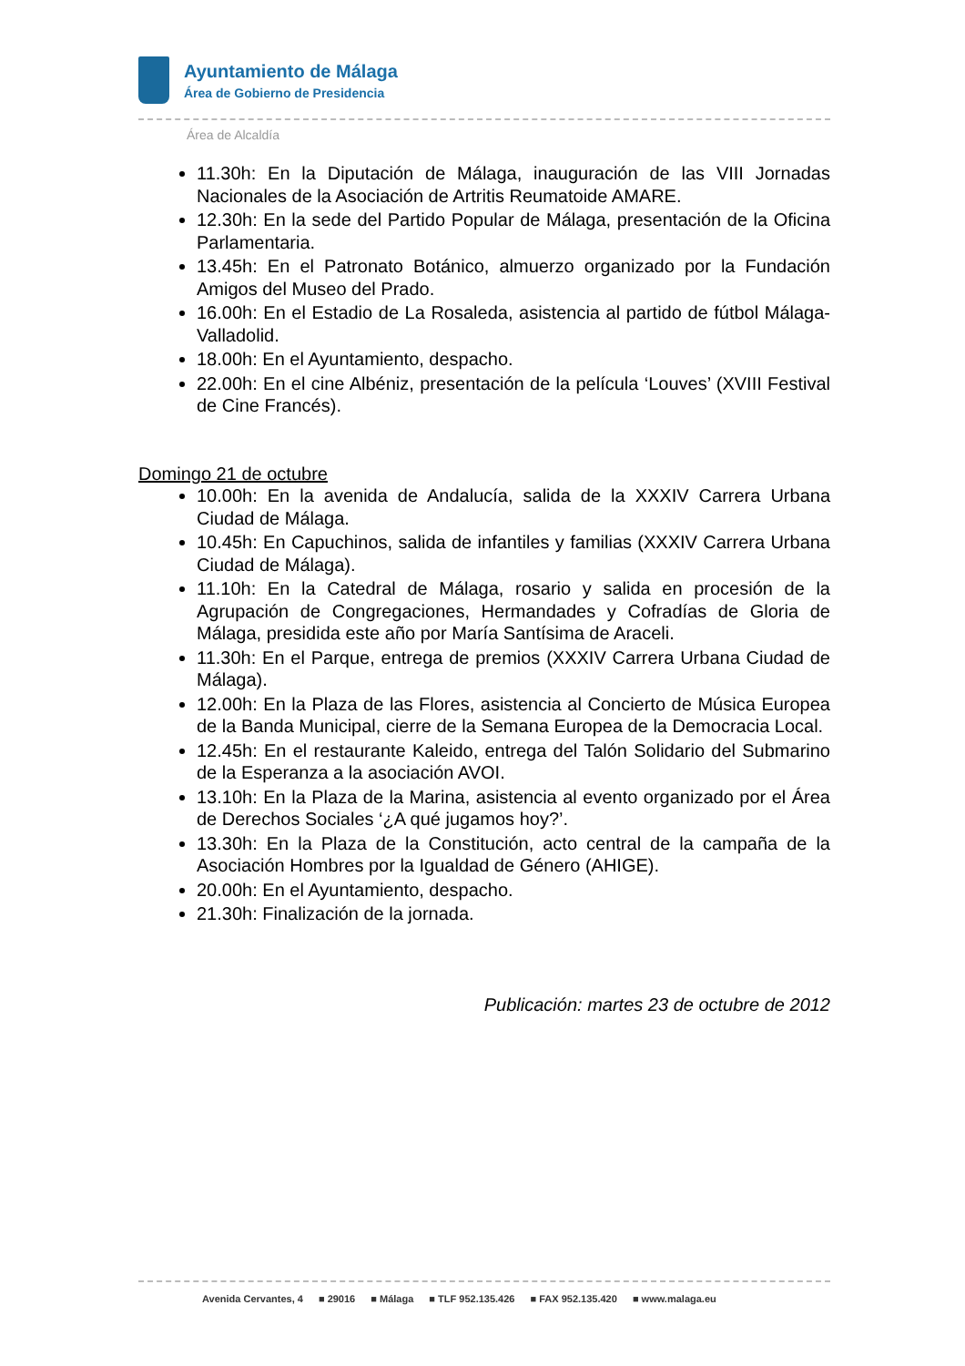Ayuntamiento de Málaga
Área de Gobierno de Presidencia
Área de Alcaldía
11.30h: En la Diputación de Málaga, inauguración de las VIII Jornadas Nacionales de la Asociación de Artritis Reumatoide AMARE.
12.30h: En la sede del Partido Popular de Málaga, presentación de la Oficina Parlamentaria.
13.45h: En el Patronato Botánico, almuerzo organizado por la Fundación Amigos del Museo del Prado.
16.00h: En el Estadio de La Rosaleda, asistencia al partido de fútbol Málaga-Valladolid.
18.00h: En el Ayuntamiento, despacho.
22.00h: En el cine Albéniz, presentación de la película ‘Louves’ (XVIII Festival de Cine Francés).
Domingo 21 de octubre
10.00h: En la avenida de Andalucía, salida de la XXXIV Carrera Urbana Ciudad de Málaga.
10.45h: En Capuchinos, salida de infantiles y familias (XXXIV Carrera Urbana Ciudad de Málaga).
11.10h: En la Catedral de Málaga, rosario y salida en procesión de la Agrupación de Congregaciones, Hermandades y Cofradías de Gloria de Málaga, presidida este año por María Santísima de Araceli.
11.30h: En el Parque, entrega de premios (XXXIV Carrera Urbana Ciudad de Málaga).
12.00h: En la Plaza de las Flores, asistencia al Concierto de Música Europea de la Banda Municipal, cierre de la Semana Europea de la Democracia Local.
12.45h: En el restaurante Kaleido, entrega del Talón Solidario del Submarino de la Esperanza a la asociación AVOI.
13.10h: En la Plaza de la Marina, asistencia al evento organizado por el Área de Derechos Sociales ‘¿A qué jugamos hoy?’.
13.30h: En la Plaza de la Constitución, acto central de la campaña de la Asociación Hombres por la Igualdad de Género (AHIGE).
20.00h: En el Ayuntamiento, despacho.
21.30h: Finalización de la jornada.
Publicación: martes 23 de octubre de 2012
Avenida Cervantes, 4 ■ 29016 ■ Málaga ■ TLF 952.135.426 ■ FAX 952.135.420 ■ www.malaga.eu